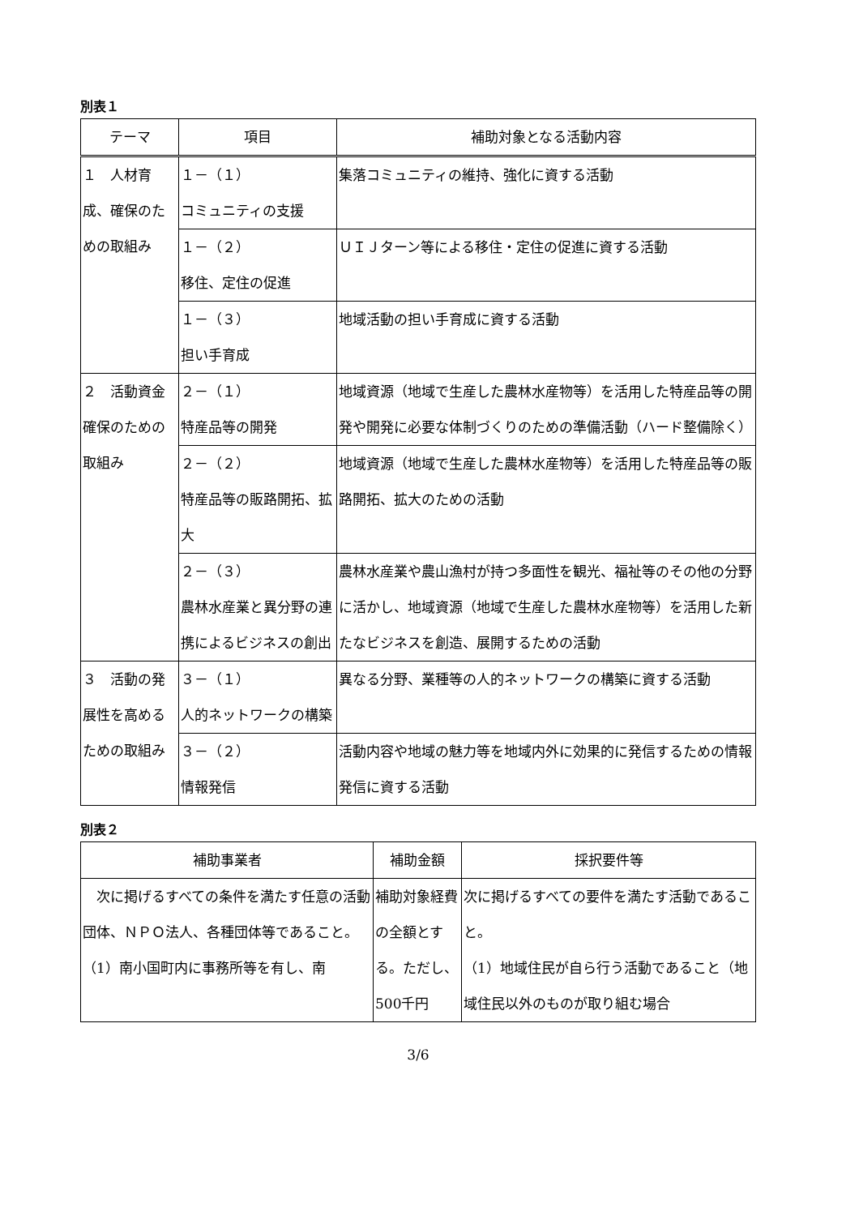別表１
| テーマ | 項目 | 補助対象となる活動内容 |
| --- | --- | --- |
| １ 人材育成、確保のための取組み | １－（１） コミュニティの支援 | 集落コミュニティの維持、強化に資する活動 |
| | １－（２） 移住、定住の促進 | ＵＩＪターン等による移住・定住の促進に資する活動 |
| | １－（３） 担い手育成 | 地域活動の担い手育成に資する活動 |
| ２ 活動資金確保のための取組み | ２－（１） 特産品等の開発 | 地域資源（地域で生産した農林水産物等）を活用した特産品等の開発や開発に必要な体制づくりのための準備活動（ハード整備除く） |
| | ２－（２） 特産品等の販路開拓、拡大 | 地域資源（地域で生産した農林水産物等）を活用した特産品等の販路開拓、拡大のための活動 |
| | ２－（３） 農林水産業と異分野の連携によるビジネスの創出 | 農林水産業や農山漁村が持つ多面性を観光、福祉等のその他の分野に活かし、地域資源（地域で生産した農林水産物等）を活用した新たなビジネスを創造、展開するための活動 |
| ３ 活動の発展性を高めるための取組み | ３－（１） 人的ネットワークの構築 | 異なる分野、業種等の人的ネットワークの構築に資する活動 |
| | ３－（２） 情報発信 | 活動内容や地域の魅力等を地域内外に効果的に発信するための情報発信に資する活動 |
別表２
| 補助事業者 | 補助金額 | 採択要件等 |
| --- | --- | --- |
| 次に掲げるすべての条件を満たす任意の活動団体、ＮＰＯ法人、各種団体等であること。 （1）南小国町内に事務所等を有し、南 | 補助対象経費の全額とする。ただし、500千円 | 次に掲げるすべての要件を満たす活動であること。 （1）地域住民が自ら行う活動であること（地域住民以外のものが取り組む場合 |
3/6